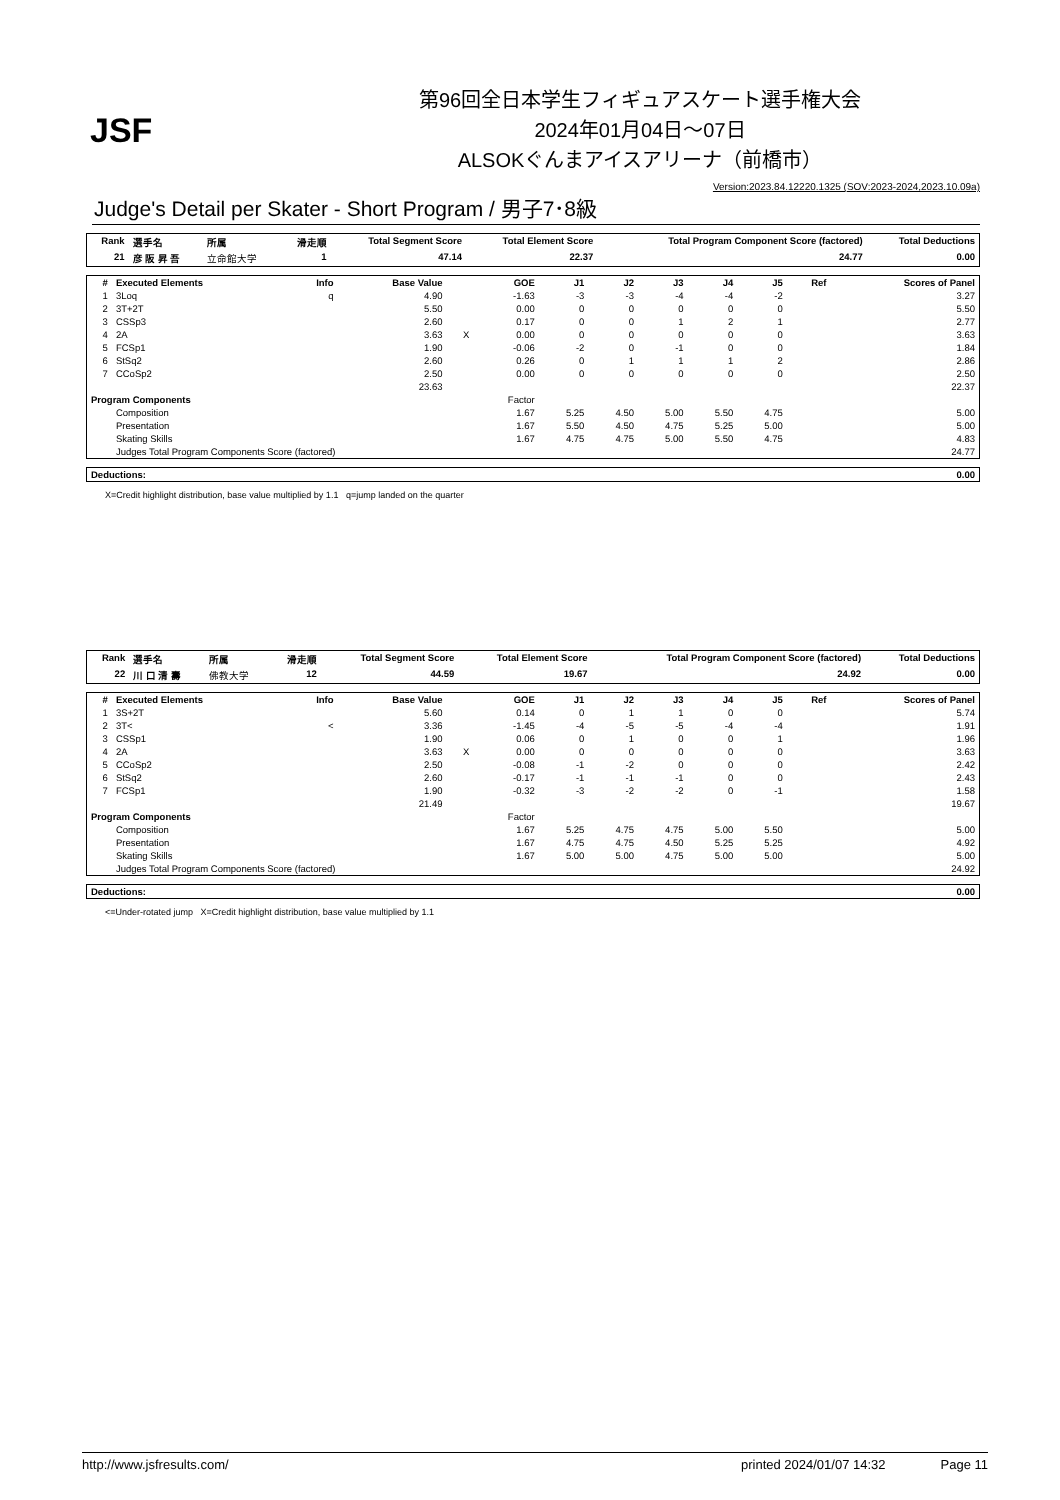JSF
第96回全日本学生フィギュアスケート選手権大会
2024年01月04日～07日
ALSOKぐんまアイスアリーナ（前橋市）
Version:2023.84.12220.1325 (SOV:2023-2024,2023.10.09a)
Judge's Detail per Skater - Short Program / 男子7･8級
| Rank | 選手名 | 所属 | 滑走順 | Total Segment Score | Total Element Score | Total Program Component Score (factored) | Total Deductions |
| --- | --- | --- | --- | --- | --- | --- | --- |
| 21 | 彦 阪 昇 吾 | 立命館大学 | 1 | 47.14 | 22.37 | 24.77 | 0.00 |
| # | Executed Elements | Info | Base Value | | GOE | J1 | J2 | J3 | J4 | J5 | Ref | Scores of Panel |
| --- | --- | --- | --- | --- | --- | --- | --- | --- | --- | --- | --- | --- |
| 1 | 3Loq | q | 4.90 | | -1.63 | -3 | -3 | -4 | -4 | -2 | | 3.27 |
| 2 | 3T+2T | | 5.50 | | 0.00 | 0 | 0 | 0 | 0 | 0 | | 5.50 |
| 3 | CSSp3 | | 2.60 | | 0.17 | 0 | 0 | 1 | 2 | 1 | | 2.77 |
| 4 | 2A | | 3.63 | X | 0.00 | 0 | 0 | 0 | 0 | 0 | | 3.63 |
| 5 | FCSp1 | | 1.90 | | -0.06 | -2 | 0 | -1 | 0 | 0 | | 1.84 |
| 6 | StSq2 | | 2.60 | | 0.26 | 0 | 1 | 1 | 1 | 2 | | 2.86 |
| 7 | CCoSp2 | | 2.50 | | 0.00 | 0 | 0 | 0 | 0 | 0 | | 2.50 |
| | | | 23.63 | | | | | | | | | 22.37 |
| Program Components | | | | | Factor | | | | | | | |
| | Composition | | | | 1.67 | 5.25 | 4.50 | 5.00 | 5.50 | 4.75 | | 5.00 |
| | Presentation | | | | 1.67 | 5.50 | 4.50 | 4.75 | 5.25 | 5.00 | | 5.00 |
| | Skating Skills | | | | 1.67 | 4.75 | 4.75 | 5.00 | 5.50 | 4.75 | | 4.83 |
| | Judges Total Program Components Score (factored) | | | | | | | | | | | 24.77 |
| Deductions: | 0.00 |
| --- | --- |
X=Credit highlight distribution, base value multiplied by 1.1 q=jump landed on the quarter
| Rank | 選手名 | 所属 | 滑走順 | Total Segment Score | Total Element Score | Total Program Component Score (factored) | Total Deductions |
| --- | --- | --- | --- | --- | --- | --- | --- |
| 22 | 川 口 清 壽 | 佛教大学 | 12 | 44.59 | 19.67 | 24.92 | 0.00 |
| # | Executed Elements | Info | Base Value | | GOE | J1 | J2 | J3 | J4 | J5 | Ref | Scores of Panel |
| --- | --- | --- | --- | --- | --- | --- | --- | --- | --- | --- | --- | --- |
| 1 | 3S+2T | | 5.60 | | 0.14 | 0 | 1 | 1 | 0 | 0 | | 5.74 |
| 2 | 3T< | < | 3.36 | | -1.45 | -4 | -5 | -5 | -4 | -4 | | 1.91 |
| 3 | CSSp1 | | 1.90 | | 0.06 | 0 | 1 | 0 | 0 | 1 | | 1.96 |
| 4 | 2A | | 3.63 | X | 0.00 | 0 | 0 | 0 | 0 | 0 | | 3.63 |
| 5 | CCoSp2 | | 2.50 | | -0.08 | -1 | -2 | 0 | 0 | 0 | | 2.42 |
| 6 | StSq2 | | 2.60 | | -0.17 | -1 | -1 | -1 | 0 | 0 | | 2.43 |
| 7 | FCSp1 | | 1.90 | | -0.32 | -3 | -2 | -2 | 0 | -1 | | 1.58 |
| | | | 21.49 | | | | | | | | | 19.67 |
| Program Components | | | | | Factor | | | | | | | |
| | Composition | | | | 1.67 | 5.25 | 4.75 | 4.75 | 5.00 | 5.50 | | 5.00 |
| | Presentation | | | | 1.67 | 4.75 | 4.75 | 4.50 | 5.25 | 5.25 | | 4.92 |
| | Skating Skills | | | | 1.67 | 5.00 | 5.00 | 4.75 | 5.00 | 5.00 | | 5.00 |
| | Judges Total Program Components Score (factored) | | | | | | | | | | | 24.92 |
| Deductions: | 0.00 |
| --- | --- |
<=Under-rotated jump X=Credit highlight distribution, base value multiplied by 1.1
http://www.jsfresults.com/ printed 2024/01/07 14:32 Page 11